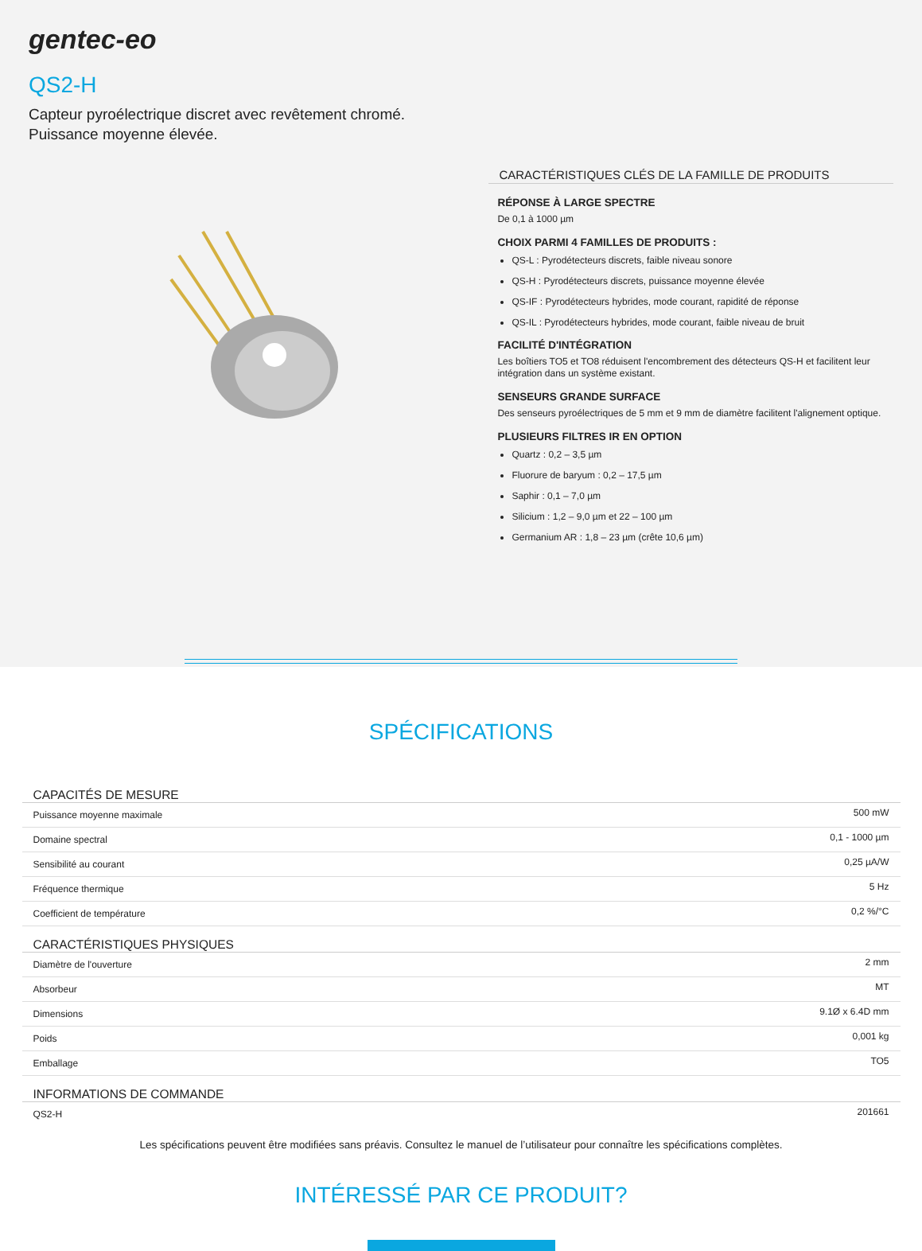gentec-eo
QS2-H
Capteur pyroélectrique discret avec revêtement chromé.
Puissance moyenne élevée.
CARACTÉRISTIQUES CLÉS DE LA FAMILLE DE PRODUITS
RÉPONSE À LARGE SPECTRE
De 0,1 à 1000 µm
CHOIX PARMI 4 FAMILLES DE PRODUITS :
QS-L : Pyrodétecteurs discrets, faible niveau sonore
QS-H : Pyrodétecteurs discrets, puissance moyenne élevée
QS-IF : Pyrodétecteurs hybrides, mode courant, rapidité de réponse
QS-IL : Pyrodétecteurs hybrides, mode courant, faible niveau de bruit
FACILITÉ D'INTÉGRATION
Les boîtiers TO5 et TO8 réduisent l'encombrement des détecteurs QS-H et facilitent leur intégration dans un système existant.
SENSEURS GRANDE SURFACE
Des senseurs pyroélectriques de 5 mm et 9 mm de diamètre facilitent l'alignement optique.
PLUSIEURS FILTRES IR EN OPTION
Quartz : 0,2 – 3,5 µm
Fluorure de baryum : 0,2 – 17,5 µm
Saphir : 0,1 – 7,0 µm
Silicium : 1,2 – 9,0 µm et 22 – 100 µm
Germanium AR : 1,8 – 23 µm (crête 10,6 µm)
SPÉCIFICATIONS
| CAPACITÉS DE MESURE | |
| --- | --- |
| Puissance moyenne maximale | 500 mW |
| Domaine spectral | 0,1 - 1000 µm |
| Sensibilité au courant | 0,25 µA/W |
| Fréquence thermique | 5 Hz |
| Coefficient de température | 0,2 %/°C |
| CARACTÉRISTIQUES PHYSIQUES | |
| Diamètre de l'ouverture | 2 mm |
| Absorbeur | MT |
| Dimensions | 9.1Ø x 6.4D mm |
| Poids | 0,001 kg |
| Emballage | TO5 |
| INFORMATIONS DE COMMANDE | |
| QS2-H | 201661 |
Les spécifications peuvent être modifiées sans préavis. Consultez le manuel de l’utilisateur pour connaître les spécifications complètes.
INTÉRESSÉ PAR CE PRODUIT?